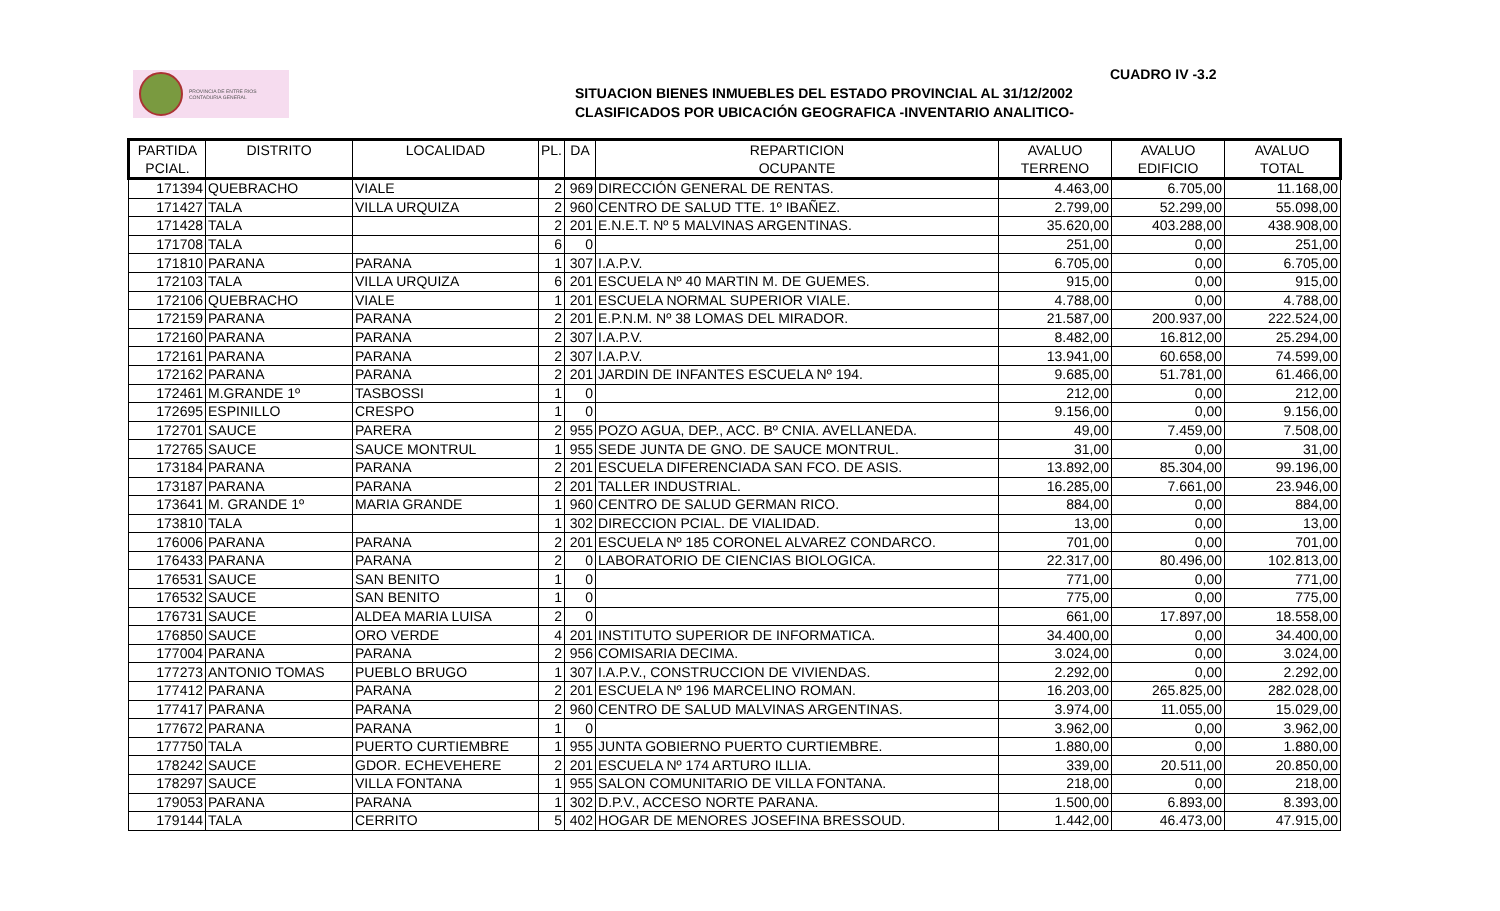PROVINCIA DE ENTRE RIOS
CONTADURIA GENERAL
CUADRO IV -3.2
SITUACION BIENES INMUEBLES DEL ESTADO PROVINCIAL AL 31/12/2002
CLASIFICADOS POR UBICACIÓN GEOGRAFICA -INVENTARIO ANALITICO-
| PARTIDA PCIAL. | DISTRITO | LOCALIDAD | PL. | DA | REPARTICION OCUPANTE | AVALUO TERRENO | AVALUO EDIFICIO | AVALUO TOTAL |
| --- | --- | --- | --- | --- | --- | --- | --- | --- |
| 171394 | QUEBRACHO | VIALE | 2 | 969 | DIRECCIÓN GENERAL DE RENTAS. | 4.463,00 | 6.705,00 | 11.168,00 |
| 171427 | TALA | VILLA URQUIZA | 2 | 960 | CENTRO DE SALUD TTE. 1º IBAÑEZ. | 2.799,00 | 52.299,00 | 55.098,00 |
| 171428 | TALA | | 2 | 201 | E.N.E.T. Nº 5 MALVINAS ARGENTINAS. | 35.620,00 | 403.288,00 | 438.908,00 |
| 171708 | TALA | | 6 | 0 | | 251,00 | 0,00 | 251,00 |
| 171810 | PARANA | PARANA | 1 | 307 | I.A.P.V. | 6.705,00 | 0,00 | 6.705,00 |
| 172103 | TALA | VILLA URQUIZA | 6 | 201 | ESCUELA Nº 40 MARTIN M. DE GUEMES. | 915,00 | 0,00 | 915,00 |
| 172106 | QUEBRACHO | VIALE | 1 | 201 | ESCUELA NORMAL SUPERIOR VIALE. | 4.788,00 | 0,00 | 4.788,00 |
| 172159 | PARANA | PARANA | 2 | 201 | E.P.N.M. Nº 38 LOMAS DEL MIRADOR. | 21.587,00 | 200.937,00 | 222.524,00 |
| 172160 | PARANA | PARANA | 2 | 307 | I.A.P.V. | 8.482,00 | 16.812,00 | 25.294,00 |
| 172161 | PARANA | PARANA | 2 | 307 | I.A.P.V. | 13.941,00 | 60.658,00 | 74.599,00 |
| 172162 | PARANA | PARANA | 2 | 201 | JARDIN DE INFANTES ESCUELA Nº 194. | 9.685,00 | 51.781,00 | 61.466,00 |
| 172461 | M.GRANDE 1º | TASBOSSI | 1 | 0 | | 212,00 | 0,00 | 212,00 |
| 172695 | ESPINILLO | CRESPO | 1 | 0 | | 9.156,00 | 0,00 | 9.156,00 |
| 172701 | SAUCE | PARERA | 2 | 955 | POZO AGUA, DEP., ACC. Bº CNIA. AVELLANEDA. | 49,00 | 7.459,00 | 7.508,00 |
| 172765 | SAUCE | SAUCE MONTRUL | 1 | 955 | SEDE JUNTA DE GNO. DE SAUCE MONTRUL. | 31,00 | 0,00 | 31,00 |
| 173184 | PARANA | PARANA | 2 | 201 | ESCUELA DIFERENCIADA SAN FCO. DE ASIS. | 13.892,00 | 85.304,00 | 99.196,00 |
| 173187 | PARANA | PARANA | 2 | 201 | TALLER INDUSTRIAL. | 16.285,00 | 7.661,00 | 23.946,00 |
| 173641 | M. GRANDE 1º | MARIA GRANDE | 1 | 960 | CENTRO DE SALUD GERMAN RICO. | 884,00 | 0,00 | 884,00 |
| 173810 | TALA | | 1 | 302 | DIRECCION PCIAL. DE VIALIDAD. | 13,00 | 0,00 | 13,00 |
| 176006 | PARANA | PARANA | 2 | 201 | ESCUELA Nº 185 CORONEL ALVAREZ CONDARCO. | 701,00 | 0,00 | 701,00 |
| 176433 | PARANA | PARANA | 2 | 0 | LABORATORIO DE CIENCIAS BIOLOGICA. | 22.317,00 | 80.496,00 | 102.813,00 |
| 176531 | SAUCE | SAN BENITO | 1 | 0 | | 771,00 | 0,00 | 771,00 |
| 176532 | SAUCE | SAN BENITO | 1 | 0 | | 775,00 | 0,00 | 775,00 |
| 176731 | SAUCE | ALDEA MARIA LUISA | 2 | 0 | | 661,00 | 17.897,00 | 18.558,00 |
| 176850 | SAUCE | ORO VERDE | 4 | 201 | INSTITUTO SUPERIOR DE INFORMATICA. | 34.400,00 | 0,00 | 34.400,00 |
| 177004 | PARANA | PARANA | 2 | 956 | COMISARIA DECIMA. | 3.024,00 | 0,00 | 3.024,00 |
| 177273 | ANTONIO TOMAS | PUEBLO BRUGO | 1 | 307 | I.A.P.V., CONSTRUCCION DE VIVIENDAS. | 2.292,00 | 0,00 | 2.292,00 |
| 177412 | PARANA | PARANA | 2 | 201 | ESCUELA Nº 196 MARCELINO ROMAN. | 16.203,00 | 265.825,00 | 282.028,00 |
| 177417 | PARANA | PARANA | 2 | 960 | CENTRO DE SALUD MALVINAS ARGENTINAS. | 3.974,00 | 11.055,00 | 15.029,00 |
| 177672 | PARANA | PARANA | 1 | 0 | | 3.962,00 | 0,00 | 3.962,00 |
| 177750 | TALA | PUERTO CURTIEMBRE | 1 | 955 | JUNTA GOBIERNO PUERTO CURTIEMBRE. | 1.880,00 | 0,00 | 1.880,00 |
| 178242 | SAUCE | GDOR. ECHEVEHERE | 2 | 201 | ESCUELA Nº 174 ARTURO ILLIA. | 339,00 | 20.511,00 | 20.850,00 |
| 178297 | SAUCE | VILLA FONTANA | 1 | 955 | SALON COMUNITARIO DE VILLA FONTANA. | 218,00 | 0,00 | 218,00 |
| 179053 | PARANA | PARANA | 1 | 302 | D.P.V., ACCESO NORTE PARANA. | 1.500,00 | 6.893,00 | 8.393,00 |
| 179144 | TALA | CERRITO | 5 | 402 | HOGAR DE MENORES JOSEFINA BRESSOUD. | 1.442,00 | 46.473,00 | 47.915,00 |